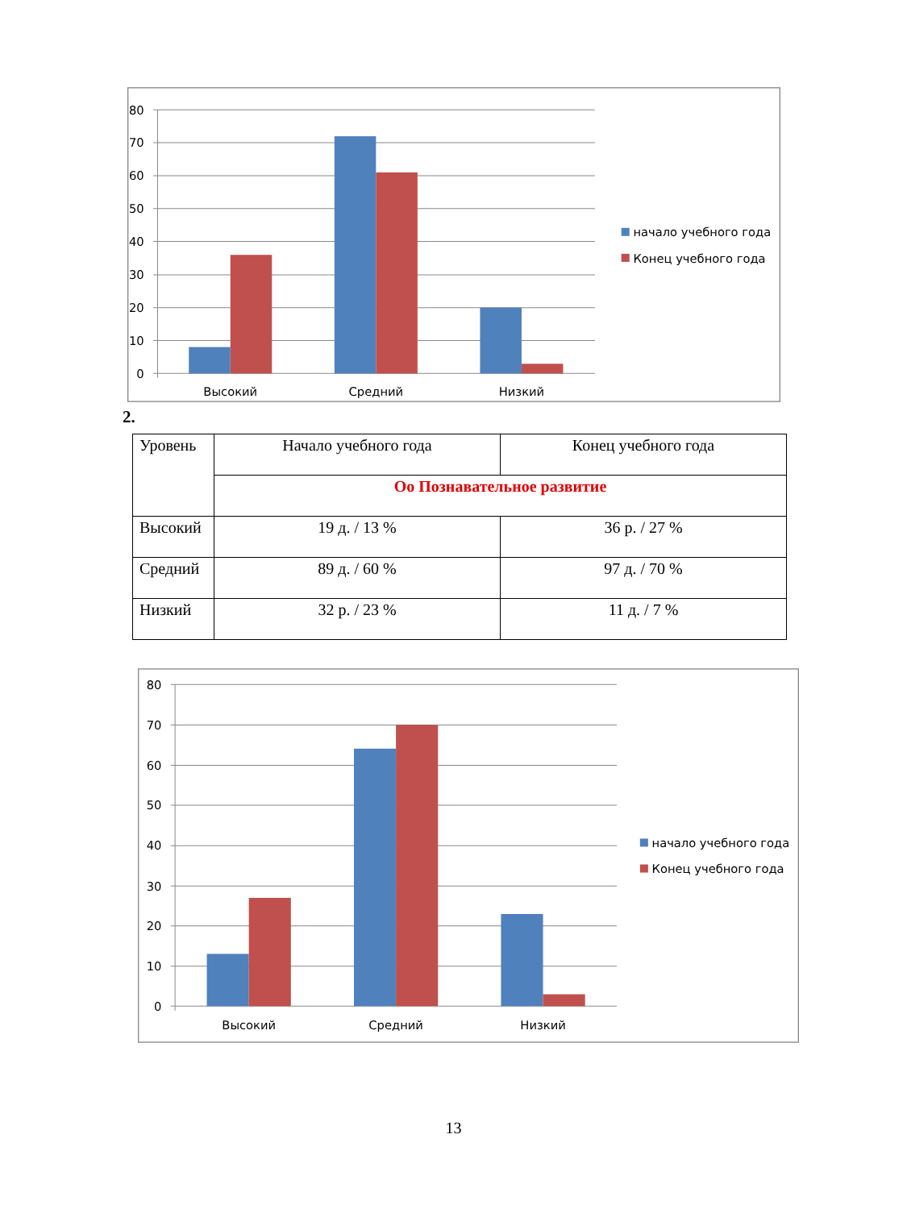80
70
60
50
40
30
20
10
0
Высокий
Средний
Низкий
начало учебного года
Конец учебного года
2.
| Уровень | Начало учебного года | Конец учебного года |
| | Оо Познавательное развитие | |
| Высокий | 19 д. / 13 % | 36 р. / 27 % |
| Средний | 89 д. / 60 % | 97 д. / 70 % |
| Низкий | 32 р. / 23 % | 11 д. / 7 % |
80
70
60
50
40
30
20
10
0
Высокий
Средний
Низкий
начало учебного года
Конец учебного года
13